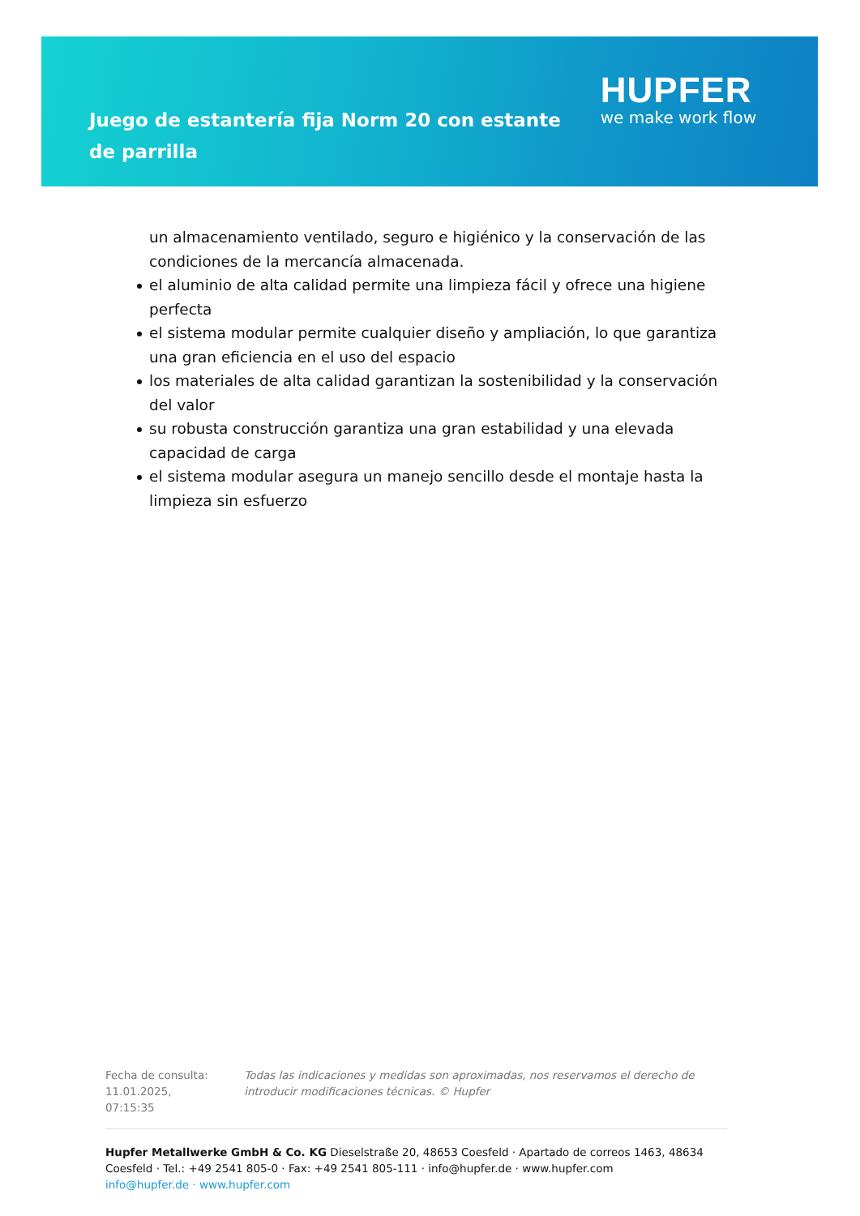Juego de estantería fija Norm 20 con estante de parrilla
HUPFER
we make work flow
un almacenamiento ventilado, seguro e higiénico y la conservación de las condiciones de la mercancía almacenada.
el aluminio de alta calidad permite una limpieza fácil y ofrece una higiene perfecta
el sistema modular permite cualquier diseño y ampliación, lo que garantiza una gran eficiencia en el uso del espacio
los materiales de alta calidad garantizan la sostenibilidad y la conservación del valor
su robusta construcción garantiza una gran estabilidad y una elevada capacidad de carga
el sistema modular asegura un manejo sencillo desde el montaje hasta la limpieza sin esfuerzo
Fecha de consulta: 11.01.2025, 07:15:35
Todas las indicaciones y medidas son aproximadas, nos reservamos el derecho de introducir modificaciones técnicas. © Hupfer
Hupfer Metallwerke GmbH & Co. KG Dieselstraße 20, 48653 Coesfeld · Apartado de correos 1463, 48634 Coesfeld · Tel.: +49 2541 805-0 · Fax: +49 2541 805-111 · info@hupfer.de · www.hupfer.com
info@hupfer.de · www.hupfer.com